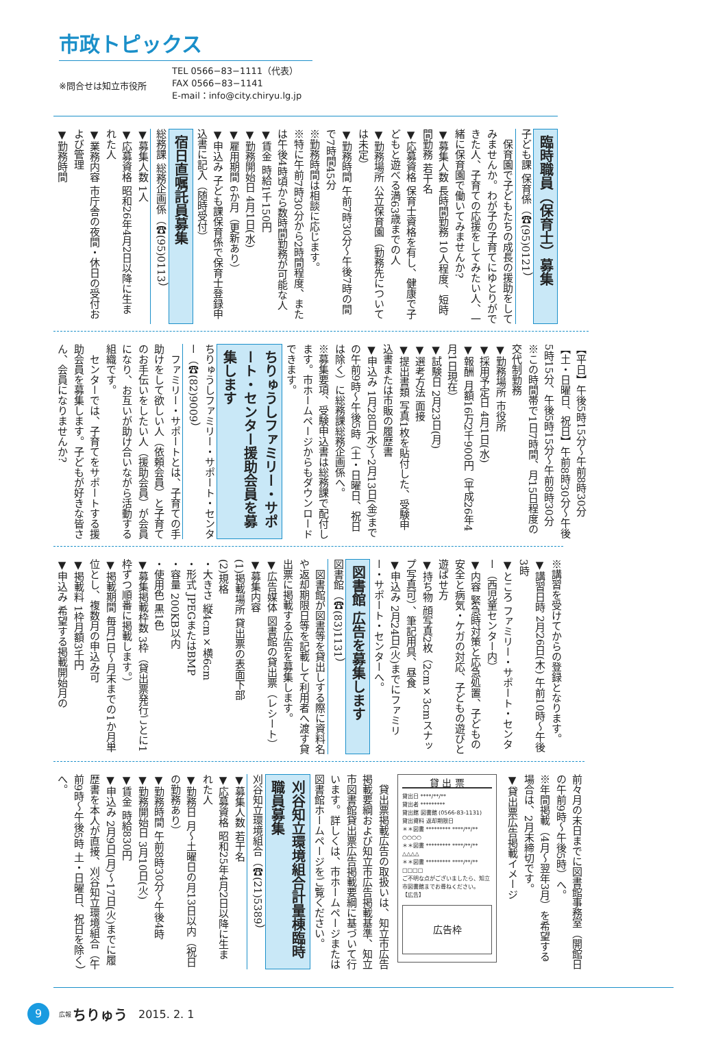市政トピックス
※問合せは知立市役所
TEL 0566−83−1111（代表）
FAX 0566−83−1141
E-mail：info@city.chiryu.lg.jp
臨時職員（保育士）募集
子ども課 保育係（☎(95)0121）
保育園で子どもたちの成長の援助をしてみませんか。わが子の子育てにゆとりができた人、子育ての応援をしてみたい人、一緒に保育園で働いてみませんか?
▼募集人数 長時間勤務 10人程度、短時間勤務 若干名
▼応募資格 保育士資格を有し、健康で子どもと遊べる満63歳までの人
▼勤務場所 公立保育園（勤務先については未定）
▼勤務時間 午前7時30分～午後7時の間で7時間45分
※勤務時間は相談に応じます。
※特に午前7時30分から2時間程度、または午後4時頃から数時間勤務が可能な人
▼賃金 時給1千150円
▼勤務開始日 4月1日(水)
▼雇用期間 6か月（更新あり）
▼申込み 子ども課保育係で保育士登録申込書に記入（随時受付）
宿日直嘱託員募集
総務課 総務企画係（☎(95)0113）
▼募集人数 1人
▼応募資格 昭和26年4月2日以降に生まれた人
▼業務内容 市庁舎の夜間・休日の受付および管理
▼勤務時間
【平日】午後5時15分～午前8時30分
【土・日曜日、祝日】午前8時30分～午後5時15分、午後5時15分～午前8時30分
※この時間帯で1日7時間、月15日程度の交代制勤務
▼勤務場所 市役所
▼採用予定日 4月1日(水)
▼報酬 月額16万2千900円（平成26年4月1日現在）
▼試験日 2月23日(月)
▼選考方法 面接
▼提出書類 写真1枚を貼付した、受験申込書または市販の履歴書
▼申込み 1月28日(水)～2月13日(金)までの午前9時～午後5時（土・日曜日、祝日は除く）に総務課総務企画係へ。
※募集要項、受験申込書は総務課で配付します。市ホームページからもダウンロードできます。
ちりゅうしファミリー・サポート・センター援助会員を募集します
ちりゅうしファミリー・サポート・センター（☎(82)9009）
ファミリー・サポートとは、子育ての手助けをして欲しい人（依頼会員）と子育てのお手伝いをしたい人（援助会員）が会員になり、お互いが助け合いながら活動する組織です。
センターでは、子育てをサポートする援助会員を募集します。子どもが好きな皆さん、会員になりませんか?
※講習を受けてからの登録となります。
▼講習日時 2月26日(木) 午前10時～午後3時
▼ところ ファミリー・サポート・センター（西児童センター内）
▼内容 緊急時対策と応急処置、子どもの安全と病気・ケガの対応、子どもの遊びと遊ばせ方
▼持ち物 顔写真2枚（2cm×3cmスナップ写真可）、筆記用具、昼食
▼申込み 2月24日(火)までにファミリー・サポート・センターへ。
図書館 広告を募集します
図書館（☎(83)1131）
図書館が図書等を貸出しする際に資料名や返却期限日等を記載して利用者へ渡す貸出票に掲載する広告を募集します。
▼広告媒体 図書館の貸出票（レシート）
▼募集内容
(1)掲載場所 貸出票の表面下部
(2)規格
・大きさ 縦4cm×横6cm
・形式 JPEGまたはBMP
・容量 200KB以内
・使用色 黒1色
▼募集掲載枠数 3枠（貸出票発行ごとに1枠ずつ順番に掲載します。）
▼掲載期間 毎月1日～月末までの1か月単位とし、複数月の申込み可
▼掲載料 1枠月額3千円
▼申込み 希望する掲載開始月の
前々月の末日までに図書館事務室（開館日の午前9時～午後5時）へ。
※年間掲載（4月～翌年3月）を希望する場合は、2月末締切です。
▼貸出票広告掲載イメージ
貸 出 票
貸出日 ****/**/**
貸出者 *********
貸出館 図書館 (0566-83-1131)
貸出資料 返却期限日
＊＊図書 ********* ****/**/**
○○○○
＊＊図書 ********* ****/**/**
△△△△
＊＊図書 ********* ****/**/**
□□□□
ご不明な点がございましたら、知立市図書館までお尋ねください。
【広告】
広告枠
貸出票掲載広告の取扱いは、知立市広告掲載要綱および知立市広告掲載基準、知立市図書館貸出票広告掲載要綱に基づいて行います。詳しくは、市ホームページまたは図書館ホームページをご覧ください。
刈谷知立環境組合計量棟臨時職員募集
刈谷知立環境組合（☎(21)5389）
▼募集人数 若干名
▼応募資格 昭和25年4月2日以降に生まれた人
▼勤務日 月～土曜日の月13日以内（祝日の勤務あり）
▼勤務時間 午前8時30分～午後4時
▼勤務開始日 3月10日(火)
▼賃金 時給830円
▼申込み 2月9日(月)～17日(火)までに履歴書を本人が直接、刈谷知立環境組合（午前9時～午後5時 土・日曜日、祝日を除く）へ。
9 広報 ちりゅう 2015. 2. 1